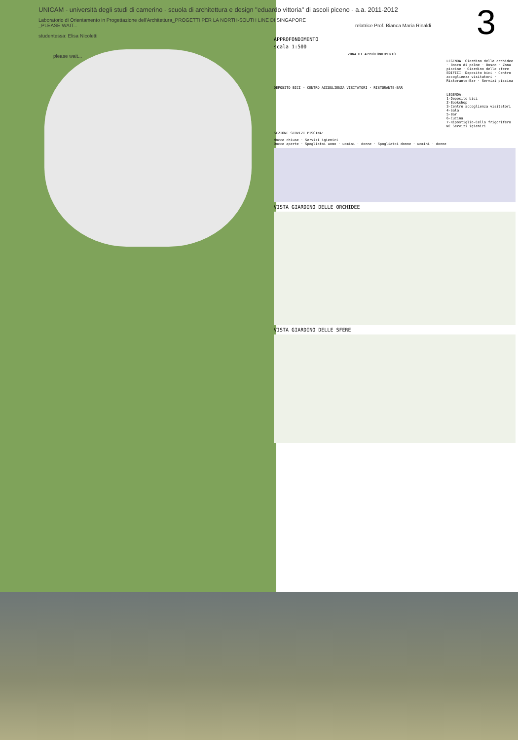UNICAM - università degli studi di camerino - scuola di architettura e design "eduardo vittoria" di ascoli piceno - a.a. 2011-2012
Laboratorio di Orientamento in Progettazione dell'Architettura_PROGETTI PER LA NORTH-SOUTH LINE DI SINGAPORE
_PLEASE WAIT... relatrice Prof. Bianca Maria Rinaldi
studentessa: Elisa Nicoletti
please wait...
3
APPROFONDIMENTO
scala 1:500
ZONA DI APPROFONDIMENTO
LEGENDA: Giardino delle orchidee · Bosco di palme · Bosco · Zona piscine · Giardino delle sfere
EDIFICI: Deposito bici · Centro accoglienza visitatori · Ristorante-Bar · Servizi piscina
DEPOSITO BICI · CENTRO ACCOGLIENZA VISITATORI · RISTORANTE-BAR
LEGENDA:
1-Deposito bici
2-Bookshop
3-Centro accoglienza visitatori
4-Sala
5-Bar
6-Cucina
7-Ripostiglio-Cella frigorifero
WC Servizi igienici
SEZIONE SERVIZI PISCINA:
docce chiuse · Servizi igienici
Docce aperte · Spogliatoi uomo · uomini · donne · Spogliatoi donne · uomini · donne
VISTA GIARDINO DELLE ORCHIDEE
VISTA GIARDINO DELLE SFERE